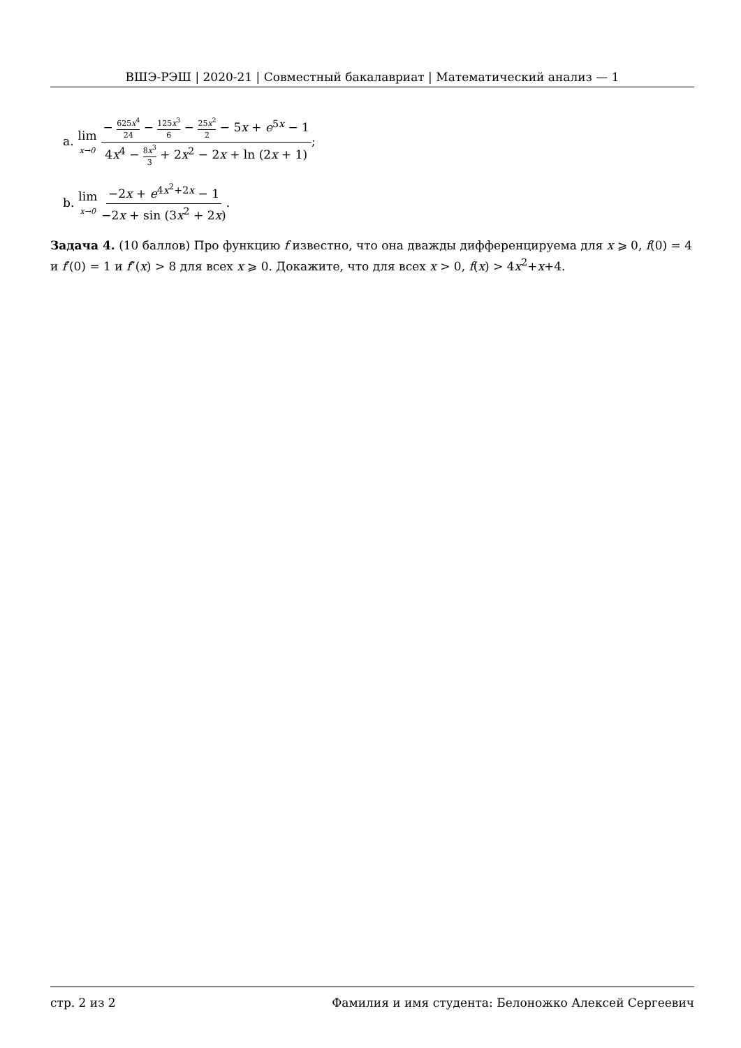ВШЭ-РЭШ | 2020-21 | Совместный бакалавриат | Математический анализ — 1
a. lim x→0 − 625x<sup>4</sup> 24 − 125x<sup>3</sup> 6 − 25x<sup>2</sup> 2 − 5x + e<sup>5x</sup> − 1 4x<sup>4</sup> − 8x<sup>3</sup> 3 + 2x<sup>2</sup> − 2x + ln (2x + 1);
b. lim x→0 −2x + e<sup>4x<sup>2</sup>+2x</sup> − 1 −2x + sin (3x<sup>2</sup> + 2x).
Задача 4. (10 баллов) Про функцию f известно, что она дважды дифференцируема для x ⩾ 0, f(0) = 4 и f′(0) = 1 и f″(x) > 8 для всех x ⩾ 0. Докажите, что для всех x > 0, f(x) > 4x<sup>2</sup>+x+4.
стр. 2 из 2 Фамилия и имя студента: Белоножко Алексей Сергеевич